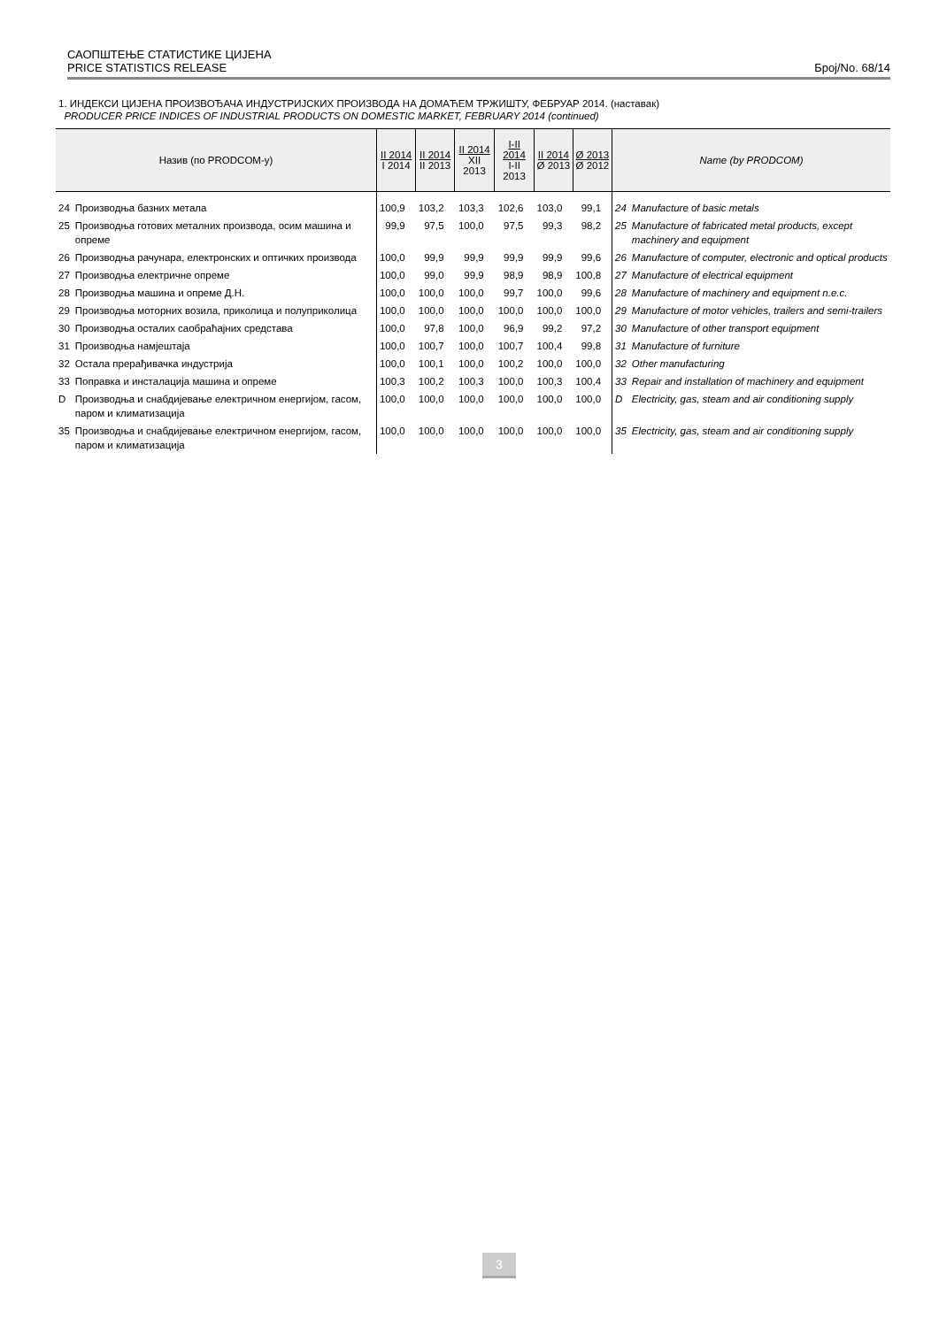САОПШТЕЊЕ СТАТИСТИКЕ ЦИЈЕНА
PRICE STATISTICS RELEASE Број/No. 68/14
1. ИНДЕКСИ ЦИЈЕНА ПРОИЗВОЂАЧА ИНДУСТРИЈСКИХ ПРОИЗВОДА НА ДОМАЋЕМ ТРЖИШТУ, ФЕБРУАР 2014. (наставак)
PRODUCER PRICE INDICES OF INDUSTRIAL PRODUCTS ON DOMESTIC MARKET, FEBRUARY 2014 (continued)
| Назив (по PRODCOM-у) | | II 2014 I 2014 | II 2014 II 2013 | II 2014 XII 2013 | I-II 2014 I-II 2013 | II 2014 Ø 2013 | Ø 2013 Ø 2012 | Name (by PRODCOM) | |
| --- | --- | --- | --- | --- | --- | --- | --- | --- | --- |
| 24 | Производња базних метала | 100,9 | 103,2 | 103,3 | 102,6 | 103,0 | 99,1 | 24 | Manufacture of basic metals |
| 25 | Производња готових металних производа, осим машина и опреме | 99,9 | 97,5 | 100,0 | 97,5 | 99,3 | 98,2 | 25 | Manufacture of fabricated metal products, except machinery and equipment |
| 26 | Производња рачунара, електронских и оптичких производа | 100,0 | 99,9 | 99,9 | 99,9 | 99,9 | 99,6 | 26 | Manufacture of computer, electronic and optical products |
| 27 | Производња електричне опреме | 100,0 | 99,0 | 99,9 | 98,9 | 98,9 | 100,8 | 27 | Manufacture of electrical equipment |
| 28 | Производња машина и опреме Д.Н. | 100,0 | 100,0 | 100,0 | 99,7 | 100,0 | 99,6 | 28 | Manufacture of machinery and equipment n.e.c. |
| 29 | Производња моторних возила, приколица и полуприколица | 100,0 | 100,0 | 100,0 | 100,0 | 100,0 | 100,0 | 29 | Manufacture of motor vehicles, trailers and semi-trailers |
| 30 | Производња осталих саобраћајних средстава | 100,0 | 97,8 | 100,0 | 96,9 | 99,2 | 97,2 | 30 | Manufacture of other transport equipment |
| 31 | Производња намјештаја | 100,0 | 100,7 | 100,0 | 100,7 | 100,4 | 99,8 | 31 | Manufacture of furniture |
| 32 | Остала прерађивачка индустрија | 100,0 | 100,1 | 100,0 | 100,2 | 100,0 | 100,0 | 32 | Other manufacturing |
| 33 | Поправка и инсталација машина и опреме | 100,3 | 100,2 | 100,3 | 100,0 | 100,3 | 100,4 | 33 | Repair and installation of machinery and equipment |
| D | Производња и снабдијевање електричном енергијом, гасом, паром и климатизација | 100,0 | 100,0 | 100,0 | 100,0 | 100,0 | 100,0 | D | Electricity, gas, steam and air conditioning supply |
| 35 | Производња и снабдијевање електричном енергијом, гасом, паром и климатизација | 100,0 | 100,0 | 100,0 | 100,0 | 100,0 | 100,0 | 35 | Electricity, gas, steam and air conditioning supply |
3